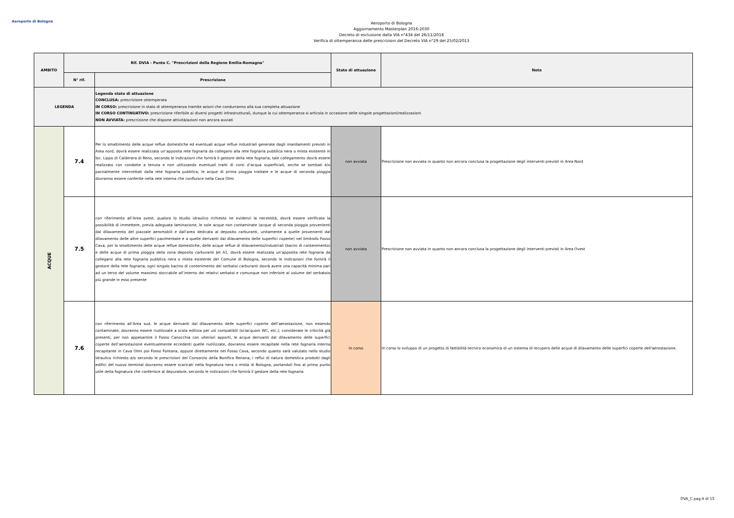Aeroporto di Bologna
Aeroporto di Bologna
Aggiornamento Masterplan 2016-2030
Decreto di esclusione dalla VIA n°434 del 26/11/2018
Verifica di ottemperanza delle prescrizioni del Decreto VIA n°29 del 25/02/2013
| AMBITO | Rif. DVIA - Punto C. "Prescrizioni della Regione Emilia-Romagna" | | Stato di attuazione | Note |
| --- | --- | --- | --- | --- |
| | N° rif. | Prescrizione | | |
| LEGENDA | | Legenda stato di attuazione CONCLUSA: prescrizione ottemperata IN CORSO: prescrizione in stato di ottemperanza tramite azioni che condurranno alla sua completa attuazione IN CORSO CONTINUATIVO: prescrizione riferibile ai diversi progetti infrastrutturali, dunque la cui ottemperanza si articola in occasione delle singole progettazioni/realizzazioni NON AVVIATA: prescrizione che dispone attività/azioni non ancora avviati | | |
| ACQUE | 7.4 | Per lo smaltimento delle acque reflue domestiche ed eventuali acque reflue industriali generate dagli insediamenti previsti in Area nord, dovrà essere realizzata un’apposita rete fognaria da collegarsi alla rete fognaria pubblica nera o mista esistente in loc. Lippo di Calderara di Reno, secondo le indicazioni che fornirà il gestore della rete fognaria; tale collegamento dovrà essere realizzato con condotte a tenuta e non utilizzando eventuali tratti di corsi d’acqua superficiali, anche se tombati e/o parzialmente intercettati dalla rete fognaria pubblica; le acque di prima pioggia trattate e le acque di seconda pioggia dovranno essere conferite nella rete interna che confluisce nella Cava Olmi | non avviata | Prescrizione non avviata in quanto non ancora conclusa la progettazione degli interventi previsti in Area Nord |
| | 7.5 | con riferimento all’Area ovest, qualora lo studio idraulico richiesto ne evidenzi la necessità, dovrà essere verificata la possibilità di immettere, previa adeguata laminazione, le sole acque non contaminate (acque di seconda pioggia provenienti dal dilavamento del piazzale aeromobili e dall’area dedicata al deposito carburanti, unitamente a quelle provenienti dal dilavamento delle altre superfici pavimentate e a quelle derivanti dal dilavamento delle superfici coperte) nel limitrofo Fosso Cava; per lo smaltimento delle acque reflue domestiche, delle acque reflue di dilavamento/industriali (bacini di contenimento) e delle acque di prima pioggia della zona deposito carburanti Jet A1, dovrà essere realizzata un’apposita rete fognaria da collegarsi alla rete fognaria pubblica nera o mista esistente del Comune di Bologna, secondo le indicazioni che fornirà il gestore della rete fognaria; ogni singolo bacino di contenimento dei serbatoi carburanti dovrà avere una capacità minima pari ad un terzo del volume massimo stoccabile all’interno dei relativi serbatoi e comunque non inferiore al volume del serbatoio più grande in esso presente | non avviata | Prescrizione non avviata in quanto non ancora conclusa la progettazione degli interventi previsti in Area Ovest |
| | 7.6 | con riferimento all’Area sud, le acque derivanti dal dilavamento delle superfici coperte dell’aerostazione, non essendo contaminate, dovranno essere riutilizzate a scala edilizia per usi compatibili (sciacquoni WC, etc.); considerate le criticità già presenti, per non appesantire il Fosso Canocchia con ulteriori apporti, le acque derivanti dal dilavamento delle superfici coperte dell’aerostazione eventualmente eccedenti quelle riutilizzate, dovranno essere recapitate nella rete fognaria interna recapitante in Cava Olmi poi Fosso Fontana, oppure direttamente nel Fosso Cava, secondo quanto sarà valutato nello studio idraulico richiesto e/o secondo le prescrizioni del Consorzio della Bonifica Renana; i reflui di natura domestica prodotti dagli edifici del nuovo terminal dovranno essere scaricati nella fognatura nera o mista di Bologna, portandoli fino al primo punto utile della fognatura che conferisce al depuratore, secondo le indicazioni che fornirà il gestore della rete fognaria | In corso | In corso lo sviluppo di un progetto di fattibilità tecnico economica di un sistema di recupero delle acque di dilavamento delle superfici coperte dell'aerostazione. |
DVA_C pag.9 di 15